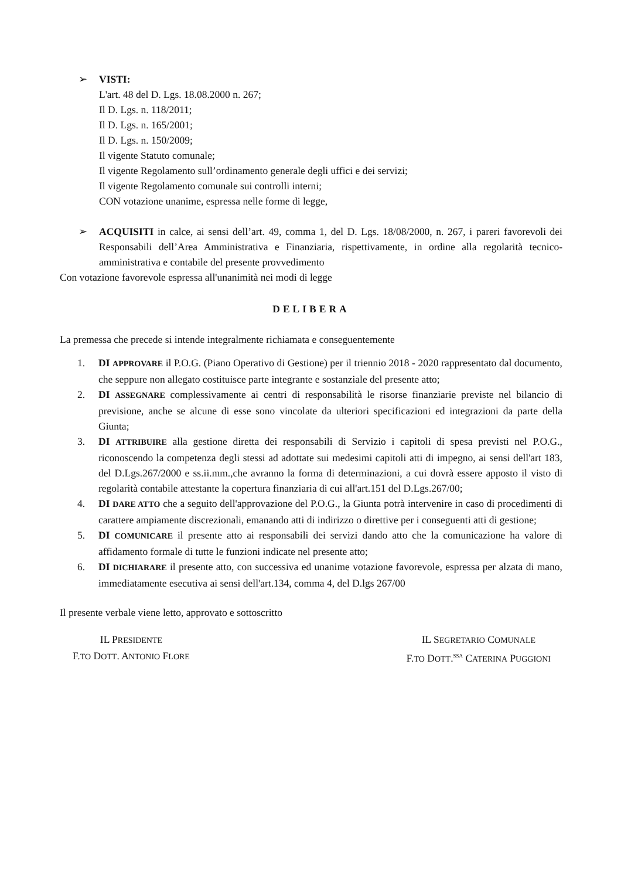➢ VISTI:
L'art. 48 del D. Lgs. 18.08.2000 n. 267;
Il D. Lgs. n. 118/2011;
Il D. Lgs. n. 165/2001;
Il D. Lgs. n. 150/2009;
Il vigente Statuto comunale;
Il vigente Regolamento sull’ordinamento generale degli uffici e dei servizi;
Il vigente Regolamento comunale sui controlli interni;
CON votazione unanime, espressa nelle forme di legge,
➢ ACQUISITI in calce, ai sensi dell’art. 49, comma 1, del D. Lgs. 18/08/2000, n. 267, i pareri favorevoli dei Responsabili dell’Area Amministrativa e Finanziaria, rispettivamente, in ordine alla regolarità tecnico-amministrativa e contabile del presente provvedimento
Con votazione favorevole espressa all'unanimità nei modi di legge
DELIBERA
La premessa che precede si intende integralmente richiamata e conseguentemente
1. DI APPROVARE il P.O.G. (Piano Operativo di Gestione) per il triennio 2018 - 2020 rappresentato dal documento, che seppure non allegato costituisce parte integrante e sostanziale del presente atto;
2. DI ASSEGNARE complessivamente ai centri di responsabilità le risorse finanziarie previste nel bilancio di previsione, anche se alcune di esse sono vincolate da ulteriori specificazioni ed integrazioni da parte della Giunta;
3. DI ATTRIBUIRE alla gestione diretta dei responsabili di Servizio i capitoli di spesa previsti nel P.O.G., riconoscendo la competenza degli stessi ad adottate sui medesimi capitoli atti di impegno, ai sensi dell'art 183, del D.Lgs.267/2000 e ss.ii.mm.,che avranno la forma di determinazioni, a cui dovrà essere apposto il visto di regolarità contabile attestante la copertura finanziaria di cui all'art.151 del D.Lgs.267/00;
4. DI DARE ATTO che a seguito dell'approvazione del P.O.G., la Giunta potrà intervenire in caso di procedimenti di carattere ampiamente discrezionali, emanando atti di indirizzo o direttive per i conseguenti atti di gestione;
5. DI COMUNICARE il presente atto ai responsabili dei servizi dando atto che la comunicazione ha valore di affidamento formale di tutte le funzioni indicate nel presente atto;
6. DI DICHIARARE il presente atto, con successiva ed unanime votazione favorevole, espressa per alzata di mano, immediatamente esecutiva ai sensi dell'art.134, comma 4, del D.lgs 267/00
Il presente verbale viene letto, approvato e sottoscritto
IL PRESIDENTE
F.TO DOTT. ANTONIO FLORE
IL SEGRETARIO COMUNALE
F.TO DOTT.<sup>SSA</sup> CATERINA PUGGIONI